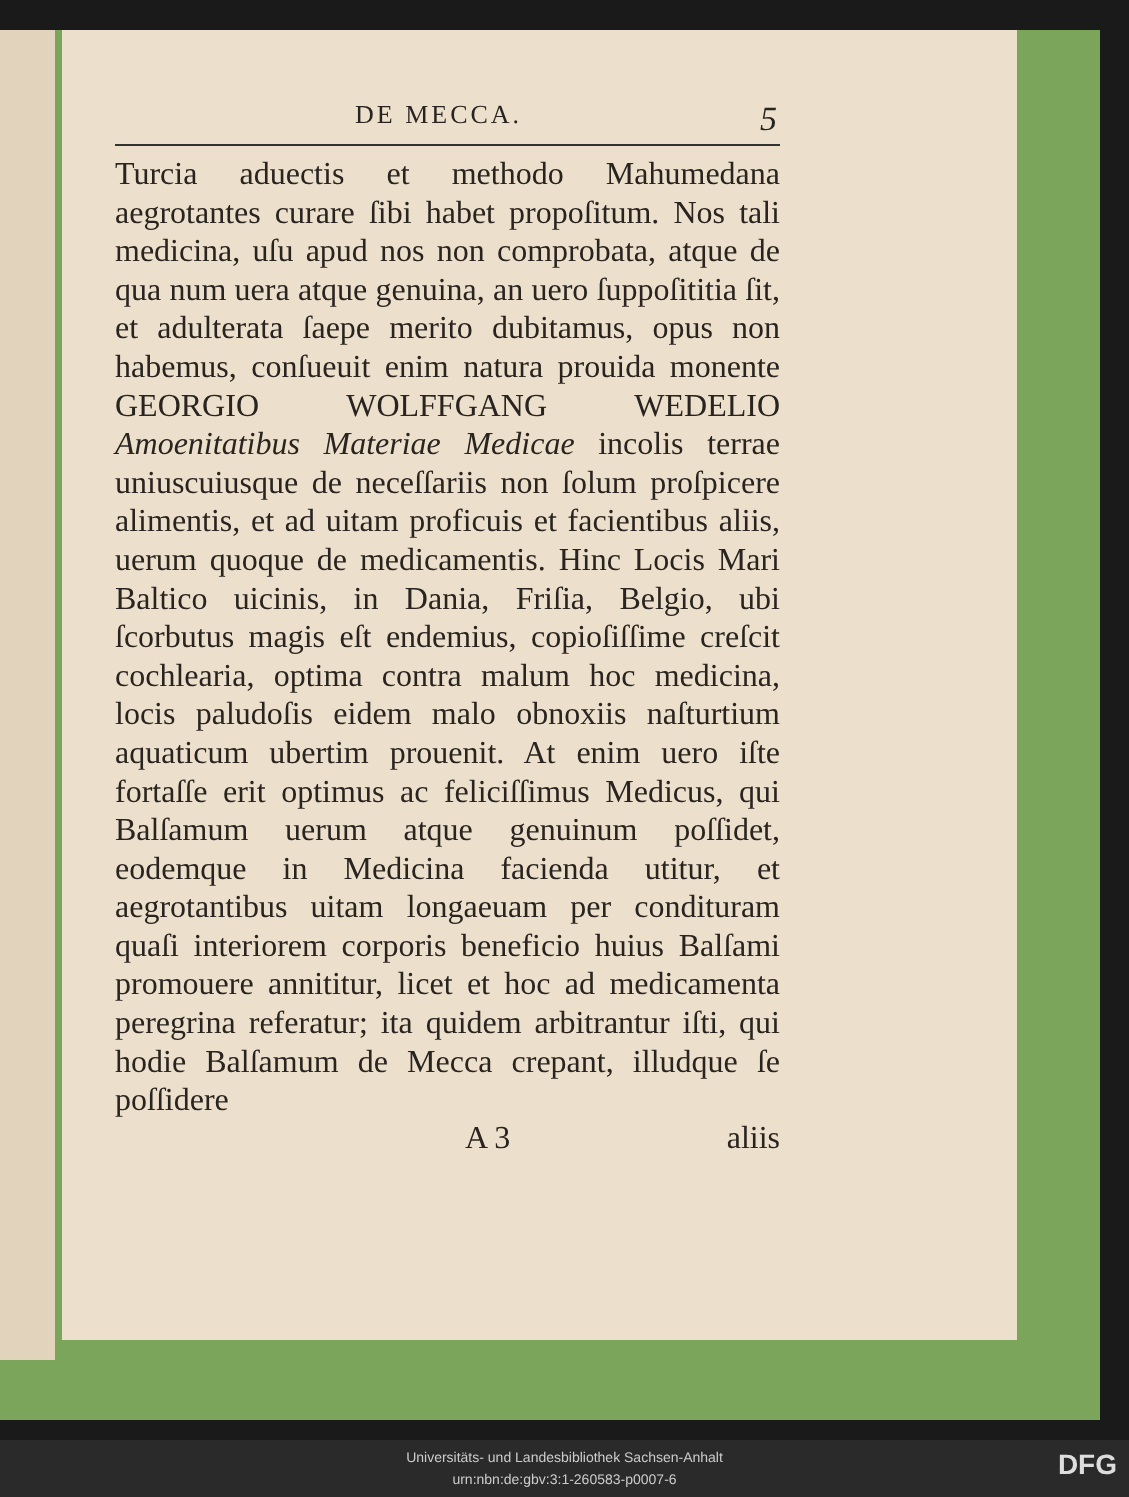DE MECCA. 5
Turcia aduectis et methodo Mahumedana aegrotantes curare ſibi habet propoſitum. Nos tali medicina, uſu apud nos non comprobata, atque de qua num uera atque genuina, an uero ſuppoſititia ſit, et adulterata ſaepe merito dubitamus, opus non habemus, conſueuit enim natura prouida monente GEORGIO WOLFFGANG WEDELIO Amoenitatibus Materiae Medicae incolis terrae uniuscuiusque de neceſſariis non ſolum proſpicere alimentis, et ad uitam proficuis et facientibus aliis, uerum quoque de medicamentis. Hinc Locis Mari Baltico uicinis, in Dania, Friſia, Belgio, ubi ſcorbutus magis eſt endemius, copioſiſſime creſcit cochlearia, optima contra malum hoc medicina, locis paludoſis eidem malo obnoxiis naſturtium aquaticum ubertim prouenit. At enim uero iſte fortaſſe erit optimus ac feliciſſimus Medicus, qui Balſamum uerum atque genuinum poſſidet, eodemque in Medicina facienda utitur, et aegrotantibus uitam longaeuam per condituram quaſi interiorem corporis beneficio huius Balſami promouere annititur, licet et hoc ad medicamenta peregrina referatur; ita quidem arbitrantur iſti, qui hodie Balſamum de Mecca crepant, illudque ſe poſſidere
A 3 aliis
Universitäts- und Landesbibliothek Sachsen-Anhalt
urn:nbn:de:gbv:3:1-260583-p0007-6
DFG